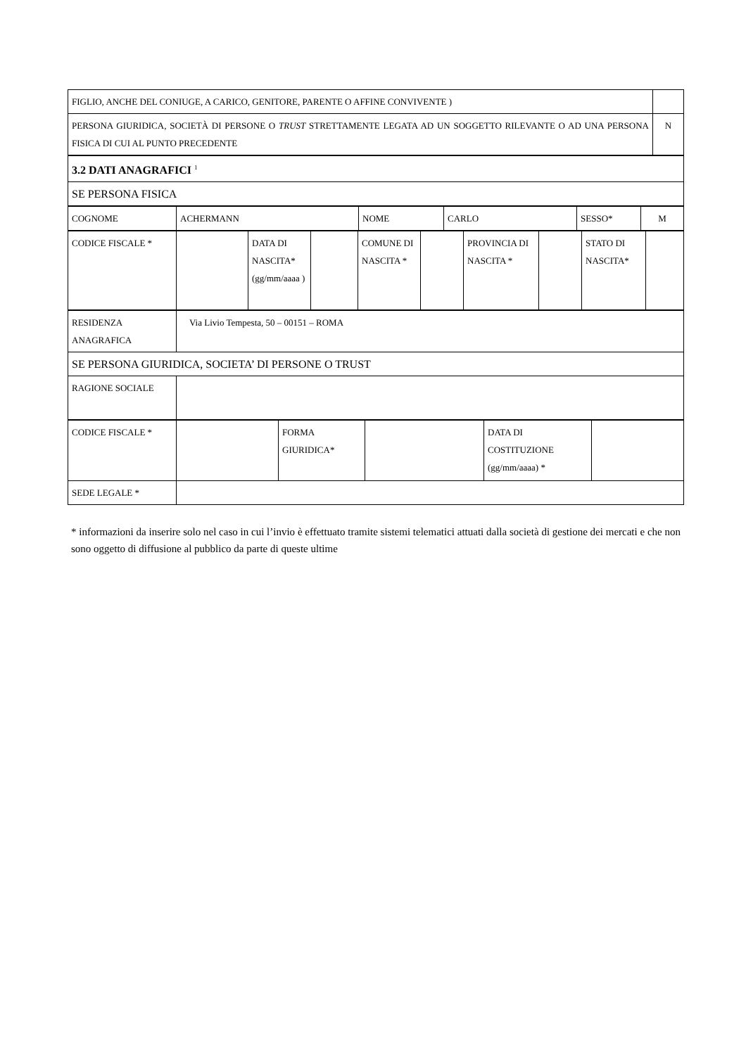| FIGLIO, ANCHE DEL CONIUGE, A CARICO, GENITORE, PARENTE O AFFINE CONVIVENTE ) | |
| PERSONA GIURIDICA, SOCIETÀ DI PERSONE O TRUST STRETTAMENTE LEGATA AD UN SOGGETTO RILEVANTE O AD UNA PERSONA FISICA DI CUI AL PUNTO PRECEDENTE | N |
| 3.2 DATI ANAGRAFICI <sup>1</sup> |
| SE PERSONA FISICA |
| COGNOME | ACHERMANN | NOME | CARLO | SESSO* | M |
| CODICE FISCALE * | | DATA DI NASCITA* (gg/mm/aaaa ) | | COMUNE DI NASCITA * | | PROVINCIA DI NASCITA * | | STATO DI NASCITA* | |
| RESIDENZA ANAGRAFICA | Via Livio Tempesta, 50 – 00151 – ROMA |
| SE PERSONA GIURIDICA, SOCIETA’ DI PERSONE O TRUST | |
| RAGIONE SOCIALE | |
| CODICE FISCALE * | | FORMA GIURIDICA* | | DATA DI COSTITUZIONE (gg/mm/aaaa) * | |
| SEDE LEGALE * | | | | | |
* informazioni da inserire solo nel caso in cui l’invio è effettuato tramite sistemi telematici attuati dalla società di gestione dei mercati e che non sono oggetto di diffusione al pubblico da parte di queste ultime